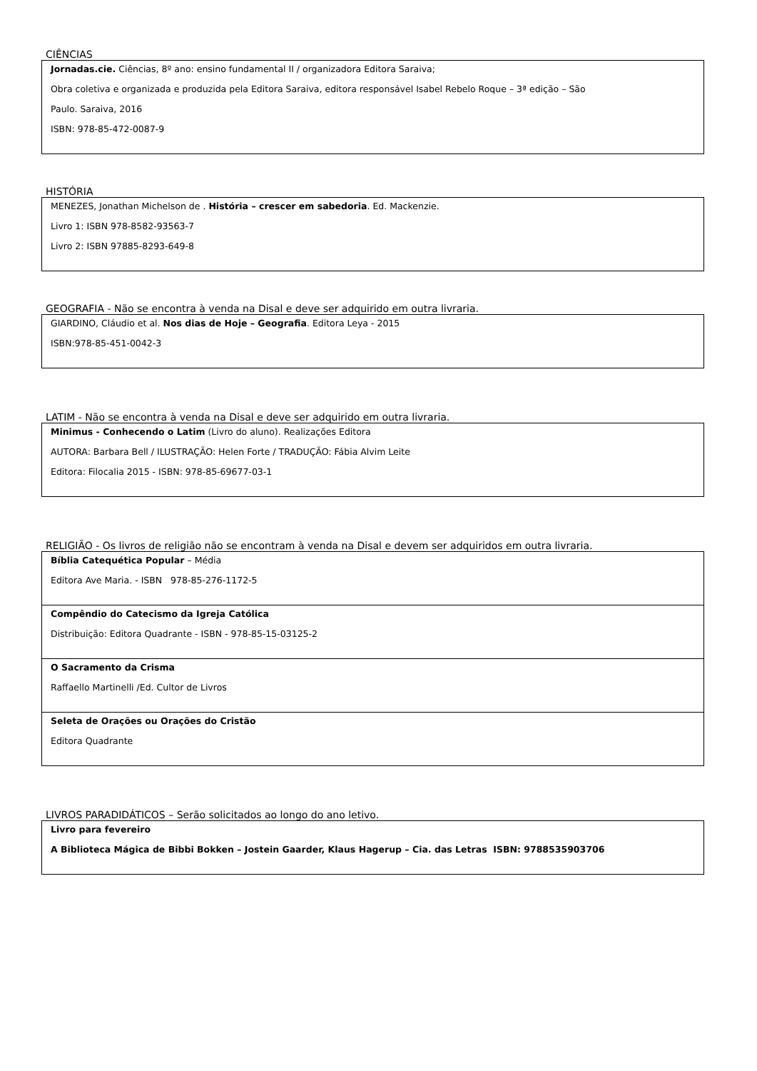CIÊNCIAS
| Jornadas.cie. Ciências, 8º ano: ensino fundamental II / organizadora Editora Saraiva; Obra coletiva e organizada e produzida pela Editora Saraiva, editora responsável Isabel Rebelo Roque – 3ª edição – São Paulo. Saraiva, 2016 ISBN: 978-85-472-0087-9 |
HISTÓRIA
| MENEZES, Jonathan Michelson de . História – crescer em sabedoria . Ed. Mackenzie. Livro 1: ISBN 978-8582-93563-7 Livro 2: ISBN 97885-8293-649-8 |
GEOGRAFIA - Não se encontra à venda na Disal e deve ser adquirido em outra livraria.
| GIARDINO, Cláudio et al. Nos dias de Hoje – Geografia . Editora Leya - 2015 ISBN:978-85-451-0042-3 |
LATIM - Não se encontra à venda na Disal e deve ser adquirido em outra livraria.
| Minimus - Conhecendo o Latim (Livro do aluno). Realizações Editora AUTORA: Barbara Bell / ILUSTRAÇÃO: Helen Forte / TRADUÇÃO: Fábia Alvim Leite Editora: Filocalia 2015 - ISBN: 978-85-69677-03-1 |
RELIGIÃO - Os livros de religião não se encontram à venda na Disal e devem ser adquiridos em outra livraria.
| Bíblia Catequética Popular – Média Editora Ave Maria. - ISBN 978-85-276-1172-5 |
| Compêndio do Catecismo da Igreja Católica Distribuição: Editora Quadrante - ISBN - 978-85-15-03125-2 |
| O Sacramento da Crisma Raffaello Martinelli /Ed. Cultor de Livros |
| Seleta de Orações ou Orações do Cristão Editora Quadrante |
LIVROS PARADIDÁTICOS – Serão solicitados ao longo do ano letivo.
| Livro para fevereiro A Biblioteca Mágica de Bibbi Bokken – Jostein Gaarder, Klaus Hagerup – Cia. das Letras ISBN: 9788535903706 |